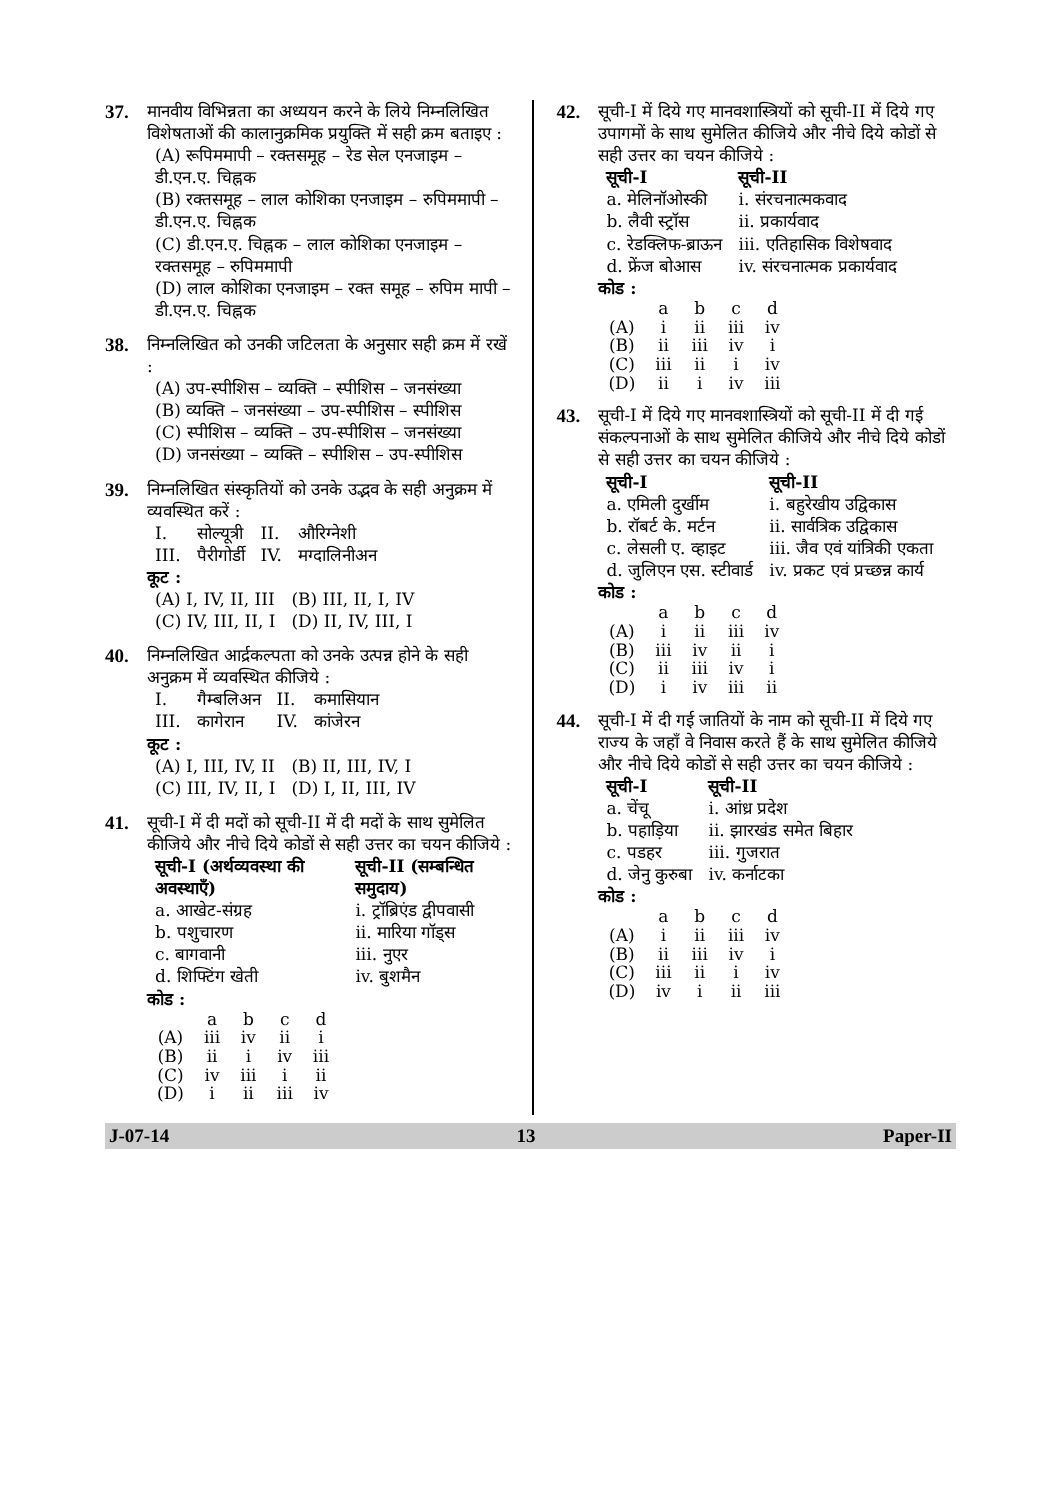37. मानवीय विभिन्नता का अध्ययन करने के लिये निम्नलिखित विशेषताओं की कालानुक्रमिक प्रयुक्ति में सही क्रम बताइए :
(A) रूपिममापी – रक्तसमूह – रेड सेल एनजाइम – डी.एन.ए. चिह्नक
(B) रक्तसमूह – लाल कोशिका एनजाइम – रुपिममापी – डी.एन.ए. चिह्नक
(C) डी.एन.ए. चिह्नक – लाल कोशिका एनजाइम – रक्तसमूह – रुपिममापी
(D) लाल कोशिका एनजाइम – रक्त समूह – रुपिम मापी – डी.एन.ए. चिह्नक
38. निम्नलिखित को उनकी जटिलता के अनुसार सही क्रम में रखें :
(A) उप-स्पीशिस – व्यक्ति – स्पीशिस – जनसंख्या
(B) व्यक्ति – जनसंख्या – उप-स्पीशिस – स्पीशिस
(C) स्पीशिस – व्यक्ति – उप-स्पीशिस – जनसंख्या
(D) जनसंख्या – व्यक्ति – स्पीशिस – उप-स्पीशिस
39. निम्नलिखित संस्कृतियों को उनके उद्भव के सही अनुक्रम में व्यवस्थित करें :
| I. | सोल्यूत्री | II. | औरिग्नेशी |
| III. | पैरीगोर्डी | IV. | मग्दालिनीअन |
कूट :
| (A) I, IV, II, III | (B) III, II, I, IV |
| (C) IV, III, II, I | (D) II, IV, III, I |
40. निम्नलिखित आर्द्रकल्पता को उनके उत्पन्न होने के सही अनुक्रम में व्यवस्थित कीजिये :
| I. | गैम्बलिअन | II. | कमासियान |
| III. | कागेरान | IV. | कांजेरन |
कूट :
| (A) I, III, IV, II | (B) II, III, IV, I |
| (C) III, IV, II, I | (D) I, II, III, IV |
41. सूची-I में दी मदों को सूची-II में दी मदों के साथ सुमेलित कीजिये और नीचे दिये कोडों से सही उत्तर का चयन कीजिये :
| सूची-I (अर्थव्यवस्था की अवस्थाएँ) | सूची-II (सम्बन्धित समुदाय) |
| --- | --- |
| a. आखेट-संग्रह | i. ट्रॉब्रिएंड द्वीपवासी |
| b. पशुचारण | ii. मारिया गॉड्स |
| c. बागवानी | iii. नुएर |
| d. शिफ्टिंग खेती | iv. बुशमैन |
कोड :
| | a | b | c | d |
| (A) | iii | iv | ii | i |
| (B) | ii | i | iv | iii |
| (C) | iv | iii | i | ii |
| (D) | i | ii | iii | iv |
42. सूची-I में दिये गए मानवशास्त्रियों को सूची-II में दिये गए उपागमों के साथ सुमेलित कीजिये और नीचे दिये कोडों से सही उत्तर का चयन कीजिये :
| सूची-I | सूची-II |
| --- | --- |
| a. मेलिनॉओस्की | i. संरचनात्मकवाद |
| b. लैवी स्ट्रॉस | ii. प्रकार्यवाद |
| c. रेडक्लिफ-ब्राऊन | iii. एतिहासिक विशेषवाद |
| d. फ्रेंज बोआस | iv. संरचनात्मक प्रकार्यवाद |
कोड :
| | a | b | c | d |
| (A) | i | ii | iii | iv |
| (B) | ii | iii | iv | i |
| (C) | iii | ii | i | iv |
| (D) | ii | i | iv | iii |
43. सूची-I में दिये गए मानवशास्त्रियों को सूची-II में दी गई संकल्पनाओं के साथ सुमेलित कीजिये और नीचे दिये कोडों से सही उत्तर का चयन कीजिये :
| सूची-I | सूची-II |
| --- | --- |
| a. एमिली दुर्खीम | i. बहुरेखीय उद्विकास |
| b. रॉबर्ट के. मर्टन | ii. सार्वत्रिक उद्विकास |
| c. लेसली ए. व्हाइट | iii. जैव एवं यांत्रिकी एकता |
| d. जुलिएन एस. स्टीवार्ड | iv. प्रकट एवं प्रच्छन्न कार्य |
कोड :
| | a | b | c | d |
| (A) | i | ii | iii | iv |
| (B) | iii | iv | ii | i |
| (C) | ii | iii | iv | i |
| (D) | i | iv | iii | ii |
44. सूची-I में दी गई जातियों के नाम को सूची-II में दिये गए राज्य के जहाँ वे निवास करते हैं के साथ सुमेलित कीजिये और नीचे दिये कोडों से सही उत्तर का चयन कीजिये :
| सूची-I | सूची-II |
| --- | --- |
| a. चेंचू | i. आंध्र प्रदेश |
| b. पहाड़िया | ii. झारखंड समेत बिहार |
| c. पडहर | iii. गुजरात |
| d. जेनु कुरुबा | iv. कर्नाटका |
कोड :
| | a | b | c | d |
| (A) | i | ii | iii | iv |
| (B) | ii | iii | iv | i |
| (C) | iii | ii | i | iv |
| (D) | iv | i | ii | iii |
J-07-14 13 Paper-II